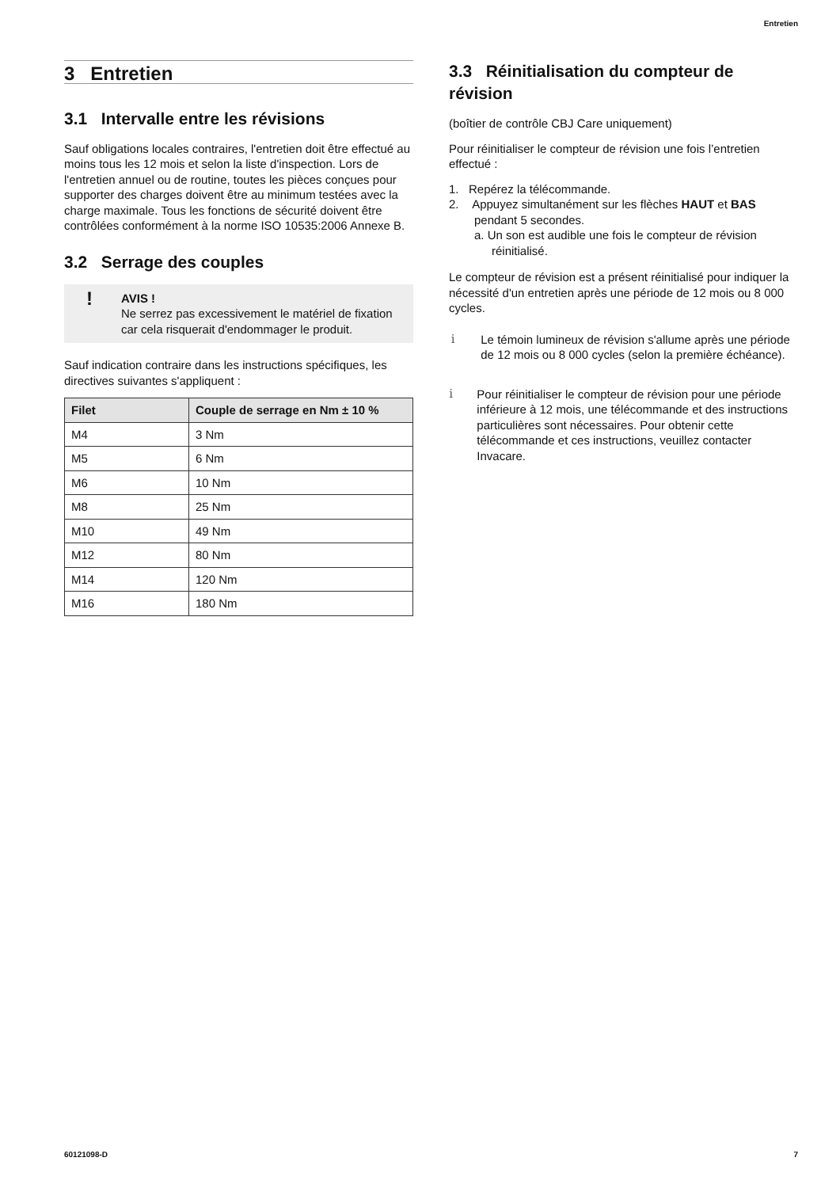Entretien
3 Entretien
3.1 Intervalle entre les révisions
Sauf obligations locales contraires, l'entretien doit être effectué au moins tous les 12 mois et selon la liste d'inspection. Lors de l'entretien annuel ou de routine, toutes les pièces conçues pour supporter des charges doivent être au minimum testées avec la charge maximale. Tous les fonctions de sécurité doivent être contrôlées conformément à la norme ISO 10535:2006 Annexe B.
3.2 Serrage des couples
! AVIS !
Ne serrez pas excessivement le matériel de fixation car cela risquerait d'endommager le produit.
Sauf indication contraire dans les instructions spécifiques, les directives suivantes s'appliquent :
| Filet | Couple de serrage en Nm ± 10 % |
| --- | --- |
| M4 | 3 Nm |
| M5 | 6 Nm |
| M6 | 10 Nm |
| M8 | 25 Nm |
| M10 | 49 Nm |
| M12 | 80 Nm |
| M14 | 120 Nm |
| M16 | 180 Nm |
3.3 Réinitialisation du compteur de révision
(boîtier de contrôle CBJ Care uniquement)
Pour réinitialiser le compteur de révision une fois l’entretien effectué :
1. Repérez la télécommande.
2. Appuyez simultanément sur les flèches HAUT et BAS pendant 5 secondes.
a. Un son est audible une fois le compteur de révision réinitialisé.
Le compteur de révision est a présent réinitialisé pour indiquer la nécessité d'un entretien après une période de 12 mois ou 8 000 cycles.
i Le témoin lumineux de révision s'allume après une période de 12 mois ou 8 000 cycles (selon la première échéance).
i Pour réinitialiser le compteur de révision pour une période inférieure à 12 mois, une télécommande et des instructions particulières sont nécessaires. Pour obtenir cette télécommande et ces instructions, veuillez contacter Invacare.
60121098-D 7